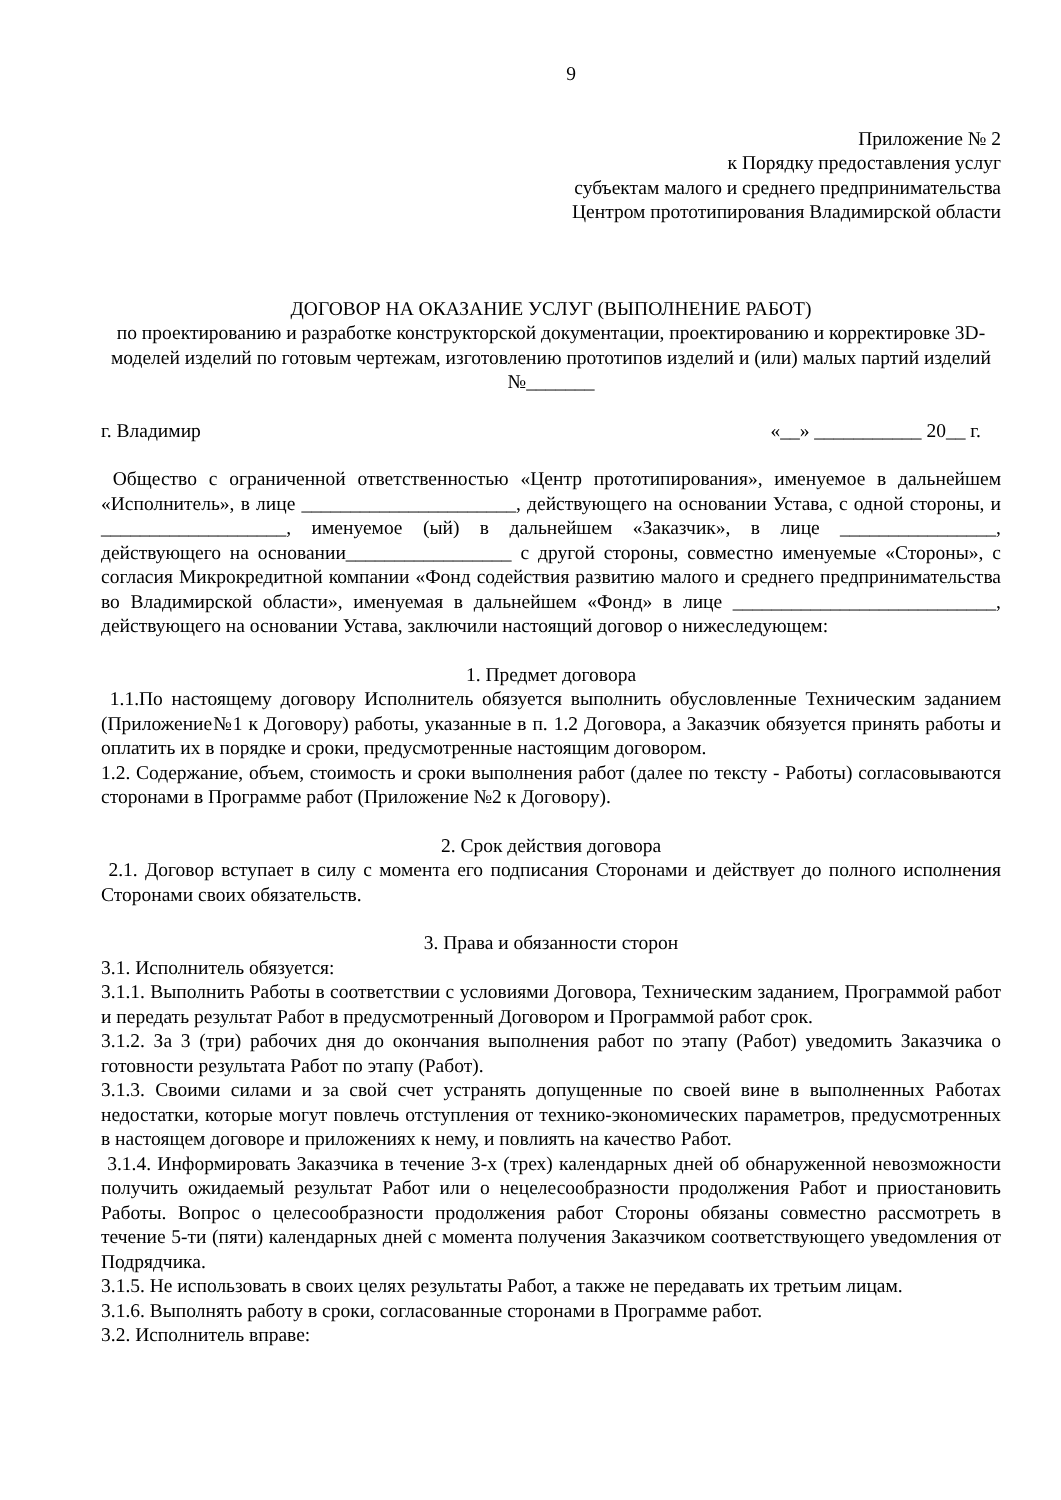9
Приложение № 2
к Порядку предоставления услуг
субъектам малого и среднего предпринимательства
Центром прототипирования Владимирской области
ДОГОВОР НА ОКАЗАНИЕ УСЛУГ (ВЫПОЛНЕНИЕ РАБОТ)
по проектированию и разработке конструкторской документации, проектированию и корректировке 3D-моделей изделий по готовым чертежам, изготовлению прототипов изделий и (или) малых партий изделий №_______
г. Владимир «__» ___________ 20__ г.
Общество с ограниченной ответственностью «Центр прототипирования», именуемое в дальнейшем «Исполнитель», в лице ______________________, действующего на основании Устава, с одной стороны, и ___________________, именуемое (ый) в дальнейшем «Заказчик», в лице ________________, действующего на основании_________________ с другой стороны, совместно именуемые «Стороны», с согласия Микрокредитной компании «Фонд содействия развитию малого и среднего предпринимательства во Владимирской области», именуемая в дальнейшем «Фонд» в лице ___________________________, действующего на основании Устава, заключили настоящий договор о нижеследующем:
1. Предмет договора
1.1.По настоящему договору Исполнитель обязуется выполнить обусловленные Техническим заданием (Приложение№1 к Договору) работы, указанные в п. 1.2 Договора, а Заказчик обязуется принять работы и оплатить их в порядке и сроки, предусмотренные настоящим договором.
1.2. Содержание, объем, стоимость и сроки выполнения работ (далее по тексту - Работы) согласовываются сторонами в Программе работ (Приложение №2 к Договору).
2. Срок действия договора
2.1. Договор вступает в силу с момента его подписания Сторонами и действует до полного исполнения Сторонами своих обязательств.
3. Права и обязанности сторон
3.1. Исполнитель обязуется:
3.1.1. Выполнить Работы в соответствии с условиями Договора, Техническим заданием, Программой работ и передать результат Работ в предусмотренный Договором и Программой работ срок.
3.1.2. За 3 (три) рабочих дня до окончания выполнения работ по этапу (Работ) уведомить Заказчика о готовности результата Работ по этапу (Работ).
3.1.3. Своими силами и за свой счет устранять допущенные по своей вине в выполненных Работах недостатки, которые могут повлечь отступления от технико-экономических параметров, предусмотренных в настоящем договоре и приложениях к нему, и повлиять на качество Работ.
3.1.4. Информировать Заказчика в течение 3-х (трех) календарных дней об обнаруженной невозможности получить ожидаемый результат Работ или о нецелесообразности продолжения Работ и приостановить Работы. Вопрос о целесообразности продолжения работ Стороны обязаны совместно рассмотреть в течение 5-ти (пяти) календарных дней с момента получения Заказчиком соответствующего уведомления от Подрядчика.
3.1.5. Не использовать в своих целях результаты Работ, а также не передавать их третьим лицам.
3.1.6. Выполнять работу в сроки, согласованные сторонами в Программе работ.
3.2. Исполнитель вправе: